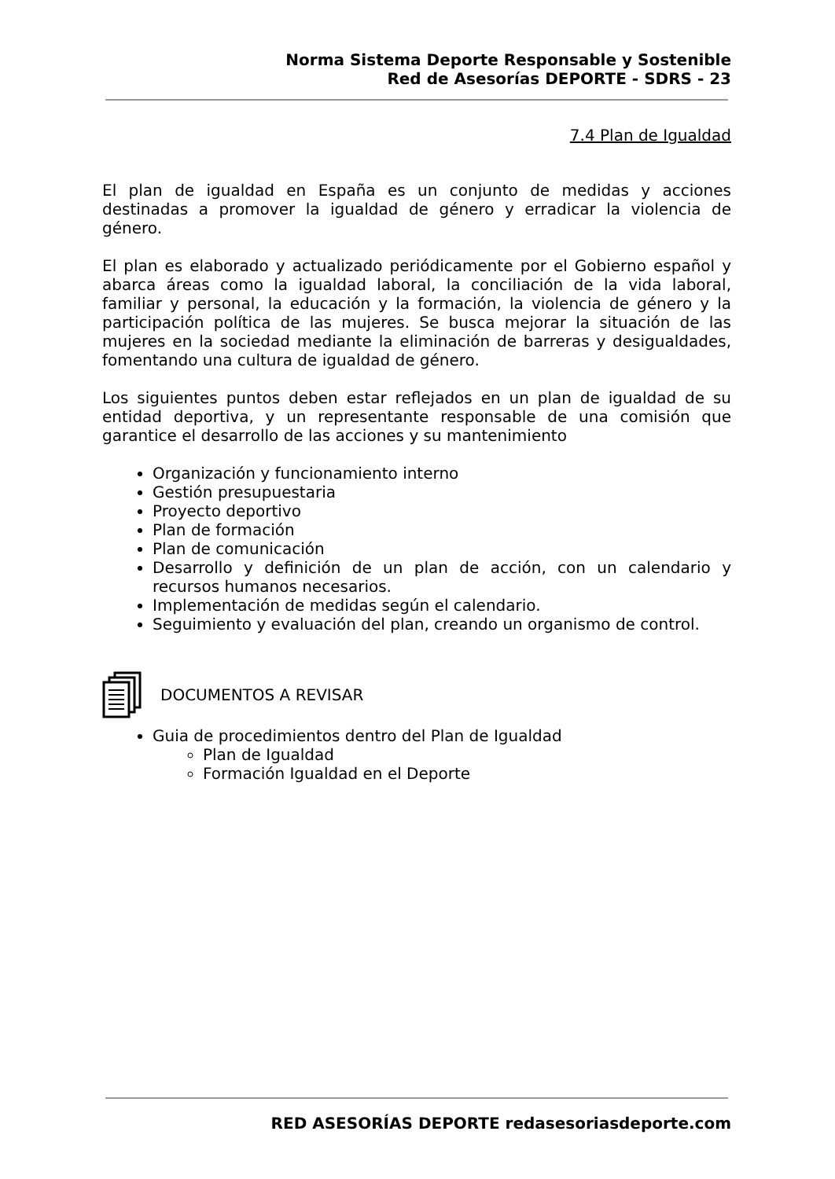Norma Sistema Deporte Responsable y Sostenible
Red de Asesorías DEPORTE - SDRS - 23
7.4 Plan de Igualdad
El plan de igualdad en España es un conjunto de medidas y acciones destinadas a promover la igualdad de género y erradicar la violencia de género.
El plan es elaborado y actualizado periódicamente por el Gobierno español y abarca áreas como la igualdad laboral, la conciliación de la vida laboral, familiar y personal, la educación y la formación, la violencia de género y la participación política de las mujeres. Se busca mejorar la situación de las mujeres en la sociedad mediante la eliminación de barreras y desigualdades, fomentando una cultura de igualdad de género.
Los siguientes puntos deben estar reflejados en un plan de igualdad de su entidad deportiva, y un representante responsable de una comisión que garantice el desarrollo de las acciones y su mantenimiento
Organización y funcionamiento interno
Gestión presupuestaria
Proyecto deportivo
Plan de formación
Plan de comunicación
Desarrollo y definición de un plan de acción, con un calendario y recursos humanos necesarios.
Implementación de medidas según el calendario.
Seguimiento y evaluación del plan, creando un organismo de control.
DOCUMENTOS A REVISAR
Guia de procedimientos dentro del Plan de Igualdad
Plan de Igualdad
Formación Igualdad en el Deporte
RED ASESORÍAS DEPORTE redasesoriasdeporte.com